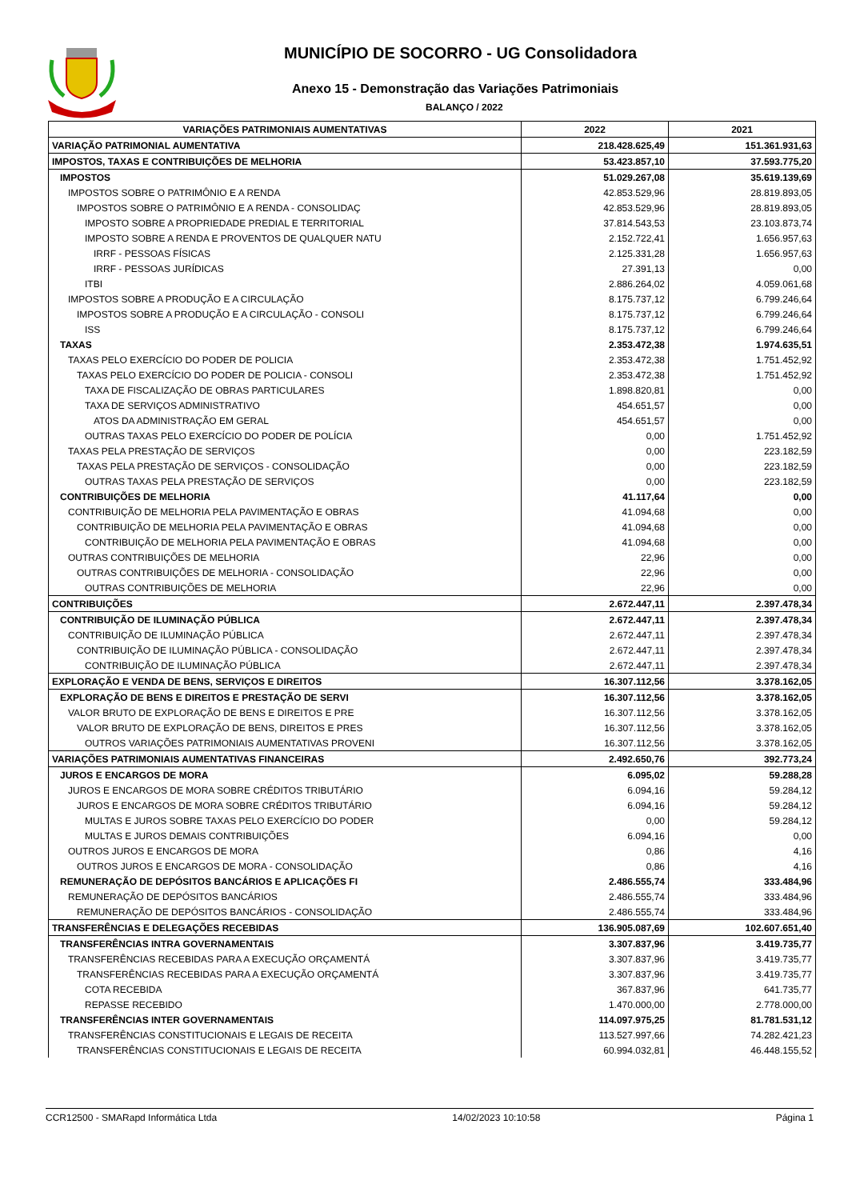MUNICÍPIO DE SOCORRO - UG Consolidadora
Anexo 15 - Demonstração das Variações Patrimoniais
BALANÇO / 2022
| VARIAÇÕES PATRIMONIAIS AUMENTATIVAS | 2022 | 2021 |
| --- | --- | --- |
| VARIAÇÃO PATRIMONIAL AUMENTATIVA | 218.428.625,49 | 151.361.931,63 |
| IMPOSTOS, TAXAS E CONTRIBUIÇÕES DE MELHORIA | 53.423.857,10 | 37.593.775,20 |
| IMPOSTOS | 51.029.267,08 | 35.619.139,69 |
| IMPOSTOS SOBRE O PATRIMÔNIO E A RENDA | 42.853.529,96 | 28.819.893,05 |
| IMPOSTOS SOBRE O PATRIMÔNIO E A RENDA - CONSOLIDAÇ | 42.853.529,96 | 28.819.893,05 |
| IMPOSTO SOBRE A PROPRIEDADE PREDIAL E TERRITORIAL | 37.814.543,53 | 23.103.873,74 |
| IMPOSTO SOBRE A RENDA E PROVENTOS DE QUALQUER NATU | 2.152.722,41 | 1.656.957,63 |
| IRRF - PESSOAS FÍSICAS | 2.125.331,28 | 1.656.957,63 |
| IRRF - PESSOAS JURÍDICAS | 27.391,13 | 0,00 |
| ITBI | 2.886.264,02 | 4.059.061,68 |
| IMPOSTOS SOBRE A PRODUÇÃO E A CIRCULAÇÃO | 8.175.737,12 | 6.799.246,64 |
| IMPOSTOS SOBRE A PRODUÇÃO E A CIRCULAÇÃO - CONSOLI | 8.175.737,12 | 6.799.246,64 |
| ISS | 8.175.737,12 | 6.799.246,64 |
| TAXAS | 2.353.472,38 | 1.974.635,51 |
| TAXAS PELO EXERCÍCIO DO PODER DE POLICIA | 2.353.472,38 | 1.751.452,92 |
| TAXAS PELO EXERCÍCIO DO PODER DE POLICIA - CONSOLI | 2.353.472,38 | 1.751.452,92 |
| TAXA DE FISCALIZAÇÃO DE OBRAS PARTICULARES | 1.898.820,81 | 0,00 |
| TAXA DE SERVIÇOS ADMINISTRATIVO | 454.651,57 | 0,00 |
| ATOS DA ADMINISTRAÇÃO EM GERAL | 454.651,57 | 0,00 |
| OUTRAS TAXAS PELO EXERCÍCIO DO PODER DE POLÍCIA | 0,00 | 1.751.452,92 |
| TAXAS PELA PRESTAÇÃO DE SERVIÇOS | 0,00 | 223.182,59 |
| TAXAS PELA PRESTAÇÃO DE SERVIÇOS - CONSOLIDAÇÃO | 0,00 | 223.182,59 |
| OUTRAS TAXAS PELA PRESTAÇÃO DE SERVIÇOS | 0,00 | 223.182,59 |
| CONTRIBUIÇÕES DE MELHORIA | 41.117,64 | 0,00 |
| CONTRIBUIÇÃO DE MELHORIA PELA PAVIMENTAÇÃO E OBRAS | 41.094,68 | 0,00 |
| CONTRIBUIÇÃO DE MELHORIA PELA PAVIMENTAÇÃO E OBRAS | 41.094,68 | 0,00 |
| CONTRIBUIÇÃO DE MELHORIA PELA PAVIMENTAÇÃO E OBRAS | 41.094,68 | 0,00 |
| OUTRAS CONTRIBUIÇÕES DE MELHORIA | 22,96 | 0,00 |
| OUTRAS CONTRIBUIÇÕES DE MELHORIA - CONSOLIDAÇÃO | 22,96 | 0,00 |
| OUTRAS CONTRIBUIÇÕES DE MELHORIA | 22,96 | 0,00 |
| CONTRIBUIÇÕES | 2.672.447,11 | 2.397.478,34 |
| CONTRIBUIÇÃO DE ILUMINAÇÃO PÚBLICA | 2.672.447,11 | 2.397.478,34 |
| CONTRIBUIÇÃO DE ILUMINAÇÃO PÚBLICA | 2.672.447,11 | 2.397.478,34 |
| CONTRIBUIÇÃO DE ILUMINAÇÃO PÚBLICA - CONSOLIDAÇÃO | 2.672.447,11 | 2.397.478,34 |
| CONTRIBUIÇÃO DE ILUMINAÇÃO PÚBLICA | 2.672.447,11 | 2.397.478,34 |
| EXPLORAÇÃO E VENDA DE BENS, SERVIÇOS E DIREITOS | 16.307.112,56 | 3.378.162,05 |
| EXPLORAÇÃO DE BENS E DIREITOS E PRESTAÇÃO DE SERVI | 16.307.112,56 | 3.378.162,05 |
| VALOR BRUTO DE EXPLORAÇÃO DE BENS E DIREITOS E PRE | 16.307.112,56 | 3.378.162,05 |
| VALOR BRUTO DE EXPLORAÇÃO DE BENS, DIREITOS E PRES | 16.307.112,56 | 3.378.162,05 |
| OUTROS VARIAÇÕES PATRIMONIAIS AUMENTATIVAS PROVENI | 16.307.112,56 | 3.378.162,05 |
| VARIAÇÕES PATRIMONIAIS AUMENTATIVAS FINANCEIRAS | 2.492.650,76 | 392.773,24 |
| JUROS E ENCARGOS DE MORA | 6.095,02 | 59.288,28 |
| JUROS E ENCARGOS DE MORA SOBRE CRÉDITOS TRIBUTÁRIO | 6.094,16 | 59.284,12 |
| JUROS E ENCARGOS DE MORA SOBRE CRÉDITOS TRIBUTÁRIO | 6.094,16 | 59.284,12 |
| MULTAS E JUROS SOBRE TAXAS PELO EXERCÍCIO DO PODER | 0,00 | 59.284,12 |
| MULTAS E JUROS DEMAIS CONTRIBUIÇÕES | 6.094,16 | 0,00 |
| OUTROS JUROS E ENCARGOS DE MORA | 0,86 | 4,16 |
| OUTROS JUROS E ENCARGOS DE MORA - CONSOLIDAÇÃO | 0,86 | 4,16 |
| REMUNERAÇÃO DE DEPÓSITOS BANCÁRIOS E APLICAÇÕES FI | 2.486.555,74 | 333.484,96 |
| REMUNERAÇÃO DE DEPÓSITOS BANCÁRIOS | 2.486.555,74 | 333.484,96 |
| REMUNERAÇÃO DE DEPÓSITOS BANCÁRIOS - CONSOLIDAÇÃO | 2.486.555,74 | 333.484,96 |
| TRANSFERÊNCIAS E DELEGAÇÕES RECEBIDAS | 136.905.087,69 | 102.607.651,40 |
| TRANSFERÊNCIAS INTRA GOVERNAMENTAIS | 3.307.837,96 | 3.419.735,77 |
| TRANSFERÊNCIAS RECEBIDAS PARA A EXECUÇÃO ORÇAMENTÁ | 3.307.837,96 | 3.419.735,77 |
| TRANSFERÊNCIAS RECEBIDAS PARA A EXECUÇÃO ORÇAMENTÁ | 3.307.837,96 | 3.419.735,77 |
| COTA RECEBIDA | 367.837,96 | 641.735,77 |
| REPASSE RECEBIDO | 1.470.000,00 | 2.778.000,00 |
| TRANSFERÊNCIAS INTER GOVERNAMENTAIS | 114.097.975,25 | 81.781.531,12 |
| TRANSFERÊNCIAS CONSTITUCIONAIS E LEGAIS DE RECEITA | 113.527.997,66 | 74.282.421,23 |
| TRANSFERÊNCIAS CONSTITUCIONAIS E LEGAIS DE RECEITA | 60.994.032,81 | 46.448.155,52 |
CCR12500 - SMARapd Informática Ltda 14/02/2023 10:10:58 Página 1